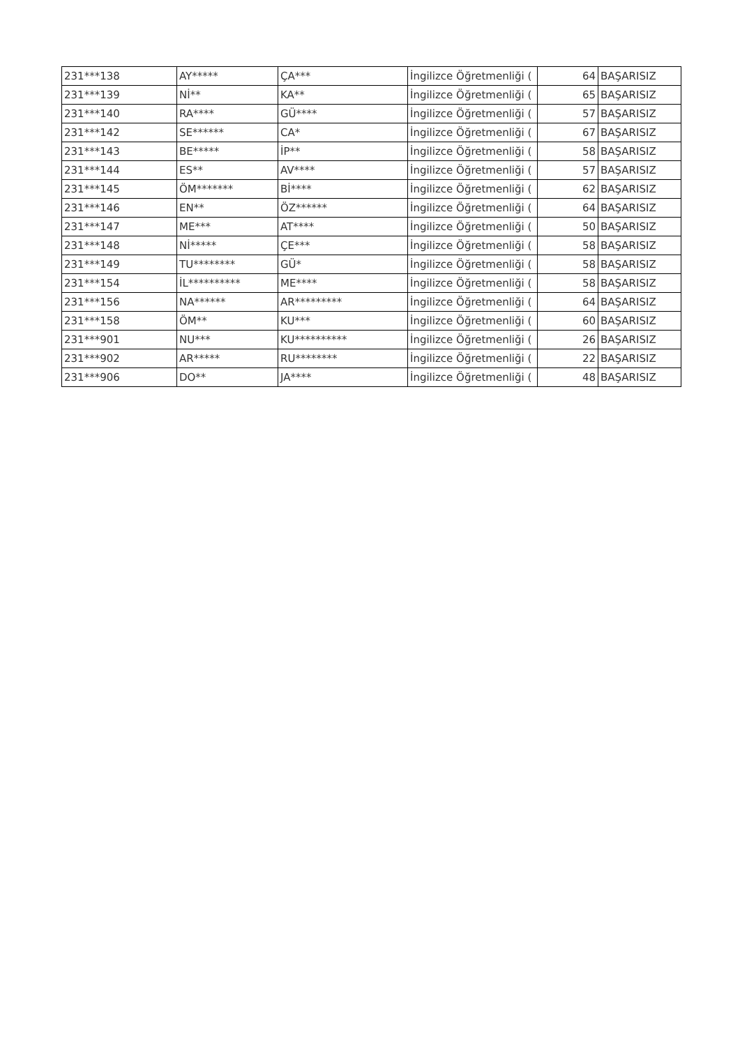| 231***138 | AY***** | ÇA*** | İngilizce Öğretmenliği ( | 64 | BAŞARISIZ |
| 231***139 | Nİ** | KA** | İngilizce Öğretmenliği ( | 65 | BAŞARISIZ |
| 231***140 | RA**** | GÜ**** | İngilizce Öğretmenliği ( | 57 | BAŞARISIZ |
| 231***142 | SE****** | CA* | İngilizce Öğretmenliği ( | 67 | BAŞARISIZ |
| 231***143 | BE***** | İP** | İngilizce Öğretmenliği ( | 58 | BAŞARISIZ |
| 231***144 | ES** | AV**** | İngilizce Öğretmenliği ( | 57 | BAŞARISIZ |
| 231***145 | ÖM******* | Bİ**** | İngilizce Öğretmenliği ( | 62 | BAŞARISIZ |
| 231***146 | EN** | ÖZ****** | İngilizce Öğretmenliği ( | 64 | BAŞARISIZ |
| 231***147 | ME*** | AT**** | İngilizce Öğretmenliği ( | 50 | BAŞARISIZ |
| 231***148 | Nİ***** | ÇE*** | İngilizce Öğretmenliği ( | 58 | BAŞARISIZ |
| 231***149 | TU******** | GÜ* | İngilizce Öğretmenliği ( | 58 | BAŞARISIZ |
| 231***154 | İL********** | ME**** | İngilizce Öğretmenliği ( | 58 | BAŞARISIZ |
| 231***156 | NA****** | AR********* | İngilizce Öğretmenliği ( | 64 | BAŞARISIZ |
| 231***158 | ÖM** | KU*** | İngilizce Öğretmenliği ( | 60 | BAŞARISIZ |
| 231***901 | NU*** | KU********** | İngilizce Öğretmenliği ( | 26 | BAŞARISIZ |
| 231***902 | AR***** | RU******** | İngilizce Öğretmenliği ( | 22 | BAŞARISIZ |
| 231***906 | DO** | JA**** | İngilizce Öğretmenliği ( | 48 | BAŞARISIZ |